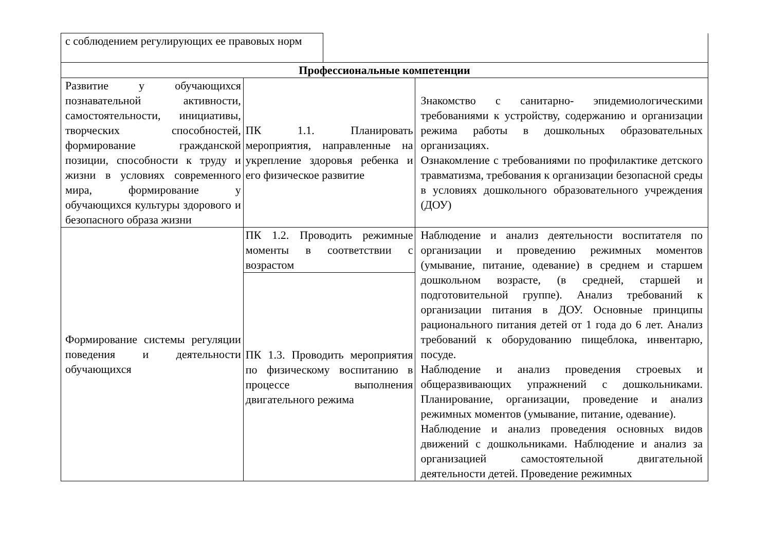| с соблюдением регулирующих ее правовых норм | | | |
| Профессиональные компетенции | | | |
| Развитие у обучающихся познавательной активности, самостоятельности, инициативы, творческих способностей, формирование гражданской позиции, способности к труду и жизни в условиях современного мира, формирование у обучающихся культуры здорового и безопасного образа жизни | ПК 1.1. Планировать мероприятия, направленные на укрепление здоровья ребенка и его физическое развитие | | Знакомство с санитарно- эпидемиологическими требованиями к устройству, содержанию и организации режима работы в дошкольных образовательных организациях. Ознакомление с требованиями по профилактике детского травматизма, требования к организации безопасной среды в условиях дошкольного образовательного учреждения (ДОУ) |
| Формирование системы регуляции поведения и деятельности обучающихся | ПК 1.2. Проводить режимные моменты в соответствии с возрастом | | Наблюдение и анализ деятельности воспитателя по организации и проведению режимных моментов (умывание, питание, одевание) в среднем и старшем дошкольном возрасте, (в средней, старшей и подготовительной группе). Анализ требований к организации питания в ДОУ. Основные принципы рационального питания детей от 1 года до 6 лет. Анализ требований к оборудованию пищеблока, инвентарю, посуде. Наблюдение и анализ проведения строевых и общеразвивающих упражнений с дошкольниками. Планирование, организации, проведение и анализ режимных моментов (умывание, питание, одевание). Наблюдение и анализ проведения основных видов движений с дошкольниками. Наблюдение и анализ за организацией самостоятельной двигательной деятельности детей. Проведение режимных |
| | ПК 1.3. Проводить мероприятия по физическому воспитанию в процессе выполнения двигательного режима | | |